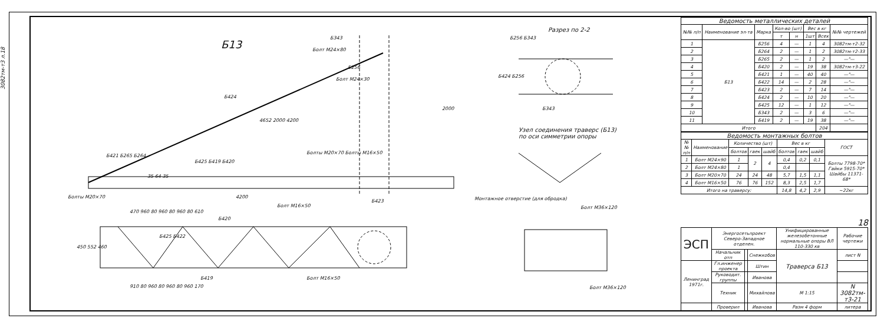3082тм-т3 л.18
Б13
Б343
Болт М24×80
Б256
Болт М24×30
Б424
2000
4652 2000 4200
Б421 Б265 Б264
Б425 Б419 Б420
Болты М20×70 Болты М16×50
35 64 35
Болты М20×70 4200
Б423
470 960 80 960 80 960 80 610
Болт М16×50
Б420
Б425 Б422
450 552 460
Б419 Болт М16×50
910 80 960 80 960 80 960 170
Разрез по 2-2
Б256 Б343
Б424 Б256
Б343
Узел соединения траверс (Б13)
по оси симметрии опоры
Монтажное отверстие (для обродка)
Болт М36×120
Болт М36×120
Ведомость металлических деталей
| №№ п/п | Наименование эл-та | Марка | Кол-во (шт) | | Вес в кг | | №№ чертежей |
| --- | --- | --- | --- | --- | --- | --- | --- |
| | | | т | н | 1шт | Всех | |
| 1 | Б13 | Б256 | 4 | — | 1 | 4 | 3082тм-т2-32 |
| 2 | | Б264 | 2 | — | 1 | 2 | 3082тм-т2-33 |
| 3 | | Б265 | 2 | — | 1 | 2 | —"— |
| 4 | | Б420 | 2 | — | 19 | 38 | 3082тм-т3-22 |
| 5 | | Б421 | 1 | — | 40 | 40 | —"— |
| 6 | | Б422 | 14 | — | 2 | 28 | —"— |
| 7 | | Б423 | 2 | — | 7 | 14 | —"— |
| 8 | | Б424 | 2 | — | 10 | 20 | —"— |
| 9 | | Б425 | 12 | — | 1 | 12 | —"— |
| 10 | | Б343 | 2 | — | 3 | 6 | —"— |
| 11 | | Б419 | 2 | — | 19 | 38 | —"— |
| Итого | | | | | | 204 | |
Ведомость монтажных болтов
| №№ п/п | Наименование | Количество (шт) | | | Вес в кг | | | ГОСТ |
| --- | --- | --- | --- | --- | --- | --- | --- | --- |
| | | болтов | гаек | шайб | болтов | гаек | шайб | |
| 1 | Болт М24×90 | 1 | 2 | 4 | 0,4 | 0,2 | 0,1 | Болты 7798-70* Гайки 5915-70* Шайбы 11371-68* |
| 2 | Болт М24×80 | 1 | | | 0,4 | | | |
| 3 | Болт М20×70 | 24 | 24 | 48 | 5,7 | 1,5 | 1,1 | |
| 4 | Болт М16×50 | 76 | 76 | 152 | 8,3 | 2,5 | 1,7 | |
| Итого на траверсу: | | | | | 14,8 | 4,2 | 2,9 | ~22кг |
18
| ЭСП | Энергосетьпроект Северо-Западное отделен. | | | Унифицированные железобетонные нормальные опоры ВЛ 110-330 кв | | Рабочие чертежи |
| | Начальник отп | | Снежкобов | Траверса Б13 | | лист N |
| Ленинград 1971г. | Гл.инженер проекта | | Штин | | | |
| | Руководит. группы | | Иванова | | | |
| | Техник | | Михайлова | М 1:15 | N 3082тм-т3-21 | |
| | Проверил | | Иванова | Разм 4 форм | литера | |